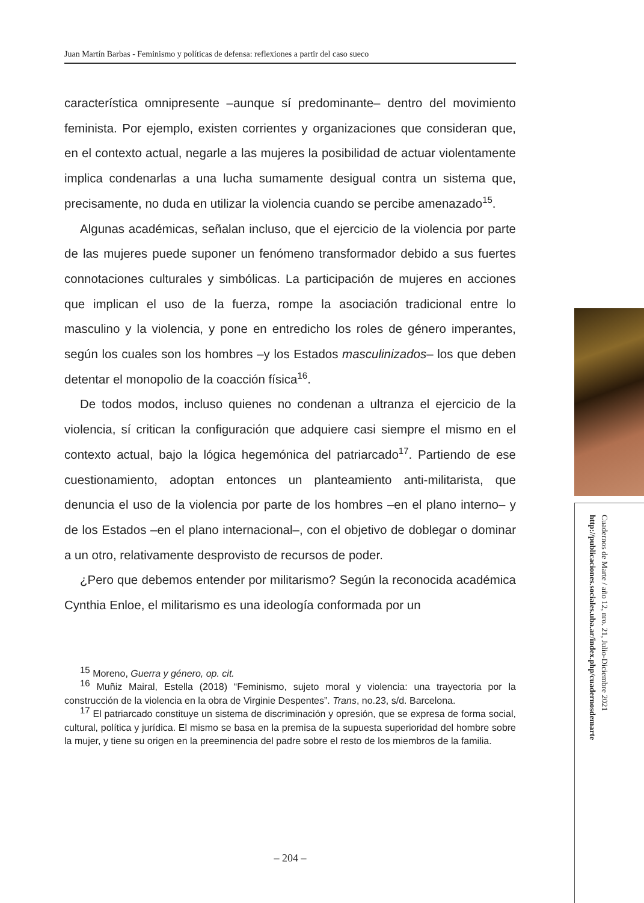Juan Martín Barbas - Feminismo y políticas de defensa: reflexiones a partir del caso sueco
característica omnipresente –aunque sí predominante– dentro del movimiento feminista. Por ejemplo, existen corrientes y organizaciones que consideran que, en el contexto actual, negarle a las mujeres la posibilidad de actuar violentamente implica condenarlas a una lucha sumamente desigual contra un sistema que, precisamente, no duda en utilizar la violencia cuando se percibe amenazado<sup>15</sup>.
Algunas académicas, señalan incluso, que el ejercicio de la violencia por parte de las mujeres puede suponer un fenómeno transformador debido a sus fuertes connotaciones culturales y simbólicas. La participación de mujeres en acciones que implican el uso de la fuerza, rompe la asociación tradicional entre lo masculino y la violencia, y pone en entredicho los roles de género imperantes, según los cuales son los hombres –y los Estados masculinizados– los que deben detentar el monopolio de la coacción física<sup>16</sup>.
De todos modos, incluso quienes no condenan a ultranza el ejercicio de la violencia, sí critican la configuración que adquiere casi siempre el mismo en el contexto actual, bajo la lógica hegemónica del patriarcado<sup>17</sup>. Partiendo de ese cuestionamiento, adoptan entonces un planteamiento anti-militarista, que denuncia el uso de la violencia por parte de los hombres –en el plano interno– y de los Estados –en el plano internacional–, con el objetivo de doblegar o dominar a un otro, relativamente desprovisto de recursos de poder.
¿Pero que debemos entender por militarismo? Según la reconocida académica Cynthia Enloe, el militarismo es una ideología conformada por un
<sup>15</sup> Moreno, Guerra y género, op. cit.
<sup>16</sup> Muñiz Mairal, Estella (2018) “Feminismo, sujeto moral y violencia: una trayectoria por la construcción de la violencia en la obra de Virginie Despentes”. Trans, no.23, s/d. Barcelona.
<sup>17</sup> El patriarcado constituye un sistema de discriminación y opresión, que se expresa de forma social, cultural, política y jurídica. El mismo se basa en la premisa de la supuesta superioridad del hombre sobre la mujer, y tiene su origen en la preeminencia del padre sobre el resto de los miembros de la familia.
– 204 –
Cuadernos de Marte / año 12, nro. 21, Julio-Diciembre 2021
http://publicaciones.sociales.uba.ar/index.php/cuadernosdemarte